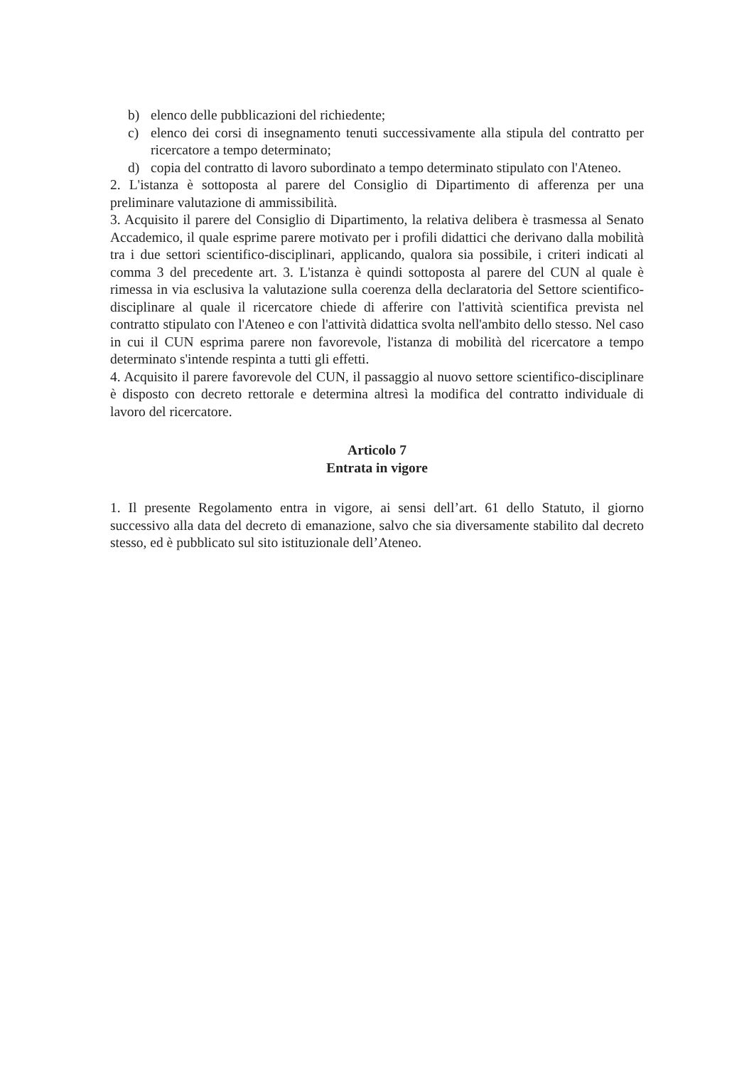b) elenco delle pubblicazioni del richiedente;
c) elenco dei corsi di insegnamento tenuti successivamente alla stipula del contratto per ricercatore a tempo determinato;
d) copia del contratto di lavoro subordinato a tempo determinato stipulato con l'Ateneo.
2. L'istanza è sottoposta al parere del Consiglio di Dipartimento di afferenza per una preliminare valutazione di ammissibilità.
3. Acquisito il parere del Consiglio di Dipartimento, la relativa delibera è trasmessa al Senato Accademico, il quale esprime parere motivato per i profili didattici che derivano dalla mobilità tra i due settori scientifico-disciplinari, applicando, qualora sia possibile, i criteri indicati al comma 3 del precedente art. 3. L'istanza è quindi sottoposta al parere del CUN al quale è rimessa in via esclusiva la valutazione sulla coerenza della declaratoria del Settore scientifico-disciplinare al quale il ricercatore chiede di afferire con l'attività scientifica prevista nel contratto stipulato con l'Ateneo e con l'attività didattica svolta nell'ambito dello stesso. Nel caso in cui il CUN esprima parere non favorevole, l'istanza di mobilità del ricercatore a tempo determinato s'intende respinta a tutti gli effetti.
4. Acquisito il parere favorevole del CUN, il passaggio al nuovo settore scientifico-disciplinare è disposto con decreto rettorale e determina altresì la modifica del contratto individuale di lavoro del ricercatore.
Articolo 7
Entrata in vigore
1. Il presente Regolamento entra in vigore, ai sensi dell’art. 61 dello Statuto, il giorno successivo alla data del decreto di emanazione, salvo che sia diversamente stabilito dal decreto stesso, ed è pubblicato sul sito istituzionale dell’Ateneo.